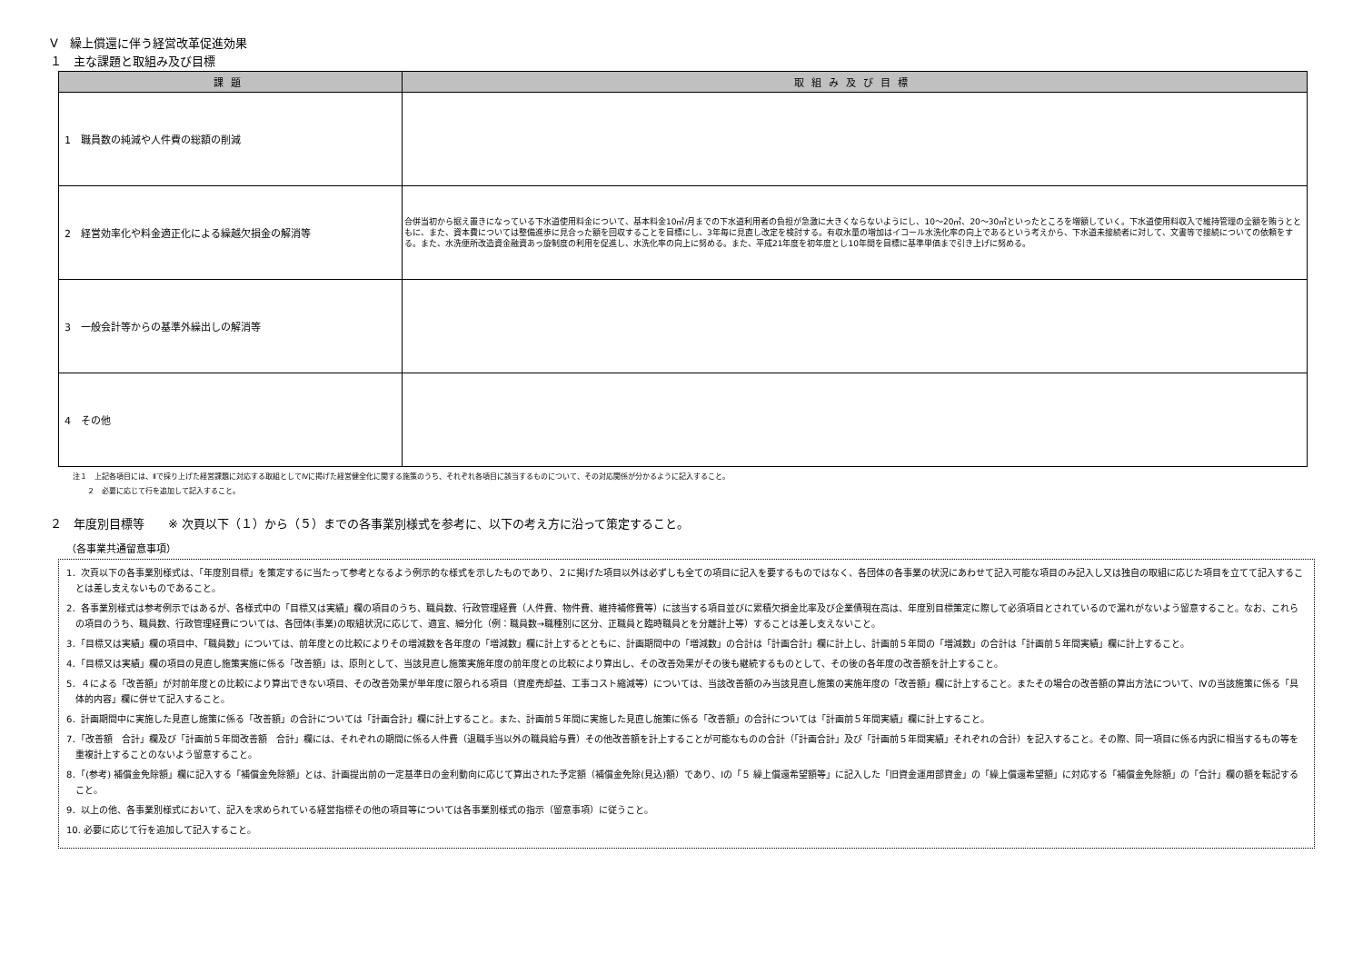Ⅴ　繰上償還に伴う経営改革促進効果
１　主な課題と取組み及び目標
| 課題 | 取組み及び目標 |
| --- | --- |
| 1 職員数の純減や人件費の総額の削減 | |
| 2 経営効率化や料金適正化による繰越欠損金の解消等 | 合併当初から据え置きになっている下水道使用料金について、基本料金10㎥/月までの下水道利用者の負担が急激に大きくならないようにし、10～20㎥、20～30㎥といったところを増額していく。下水道使用料収入で維持管理の全額を賄うとともに、また、資本費については整備進歩に見合った額を回収することを目標にし、3年毎に見直し改定を検討する。有収水量の増加はイコール水洗化率の向上であるという考えから、下水道未接続者に対して、文書等で接続についての依頼をする。また、水洗便所改造資金融資あっ旋制度の利用を促進し、水洗化率の向上に努める。また、平成21年度を初年度とし10年間を目標に基準単価まで引き上げに努める。 |
| 3 一般会計等からの基準外繰出しの解消等 | |
| 4 その他 | |
注１　上記各項目には、Ⅱで採り上げた経営課題に対応する取組としてⅣに掲げた経営健全化に関する施策のうち、それぞれ各項目に該当するものについて、その対応関係が分かるように記入すること。
　　２　必要に応じて行を追加して記入すること。
２　年度別目標等　　※ 次頁以下（１）から（５）までの各事業別様式を参考に、以下の考え方に沿って策定すること。
（各事業共通留意事項）
1．次頁以下の各事業別様式は、「年度別目標」を策定するに当たって参考となるよう例示的な様式を示したものであり、２に掲げた項目以外は必ずしも全ての項目に記入を要するものではなく、各団体の各事業の状況にあわせて記入可能な項目のみ記入し又は独自の取組に応じた項目を立てて記入することは差し支えないものであること。
2．各事業別様式は参考例示ではあるが、各様式中の「目標又は実績」欄の項目のうち、職員数、行政管理経費（人件費、物件費、維持補修費等）に該当する項目並びに累積欠損金比率及び企業債現在高は、年度別目標策定に際して必須項目とされているので漏れがないよう留意すること。なお、これらの項目のうち、職員数、行政管理経費については、各団体(事業)の取組状況に応じて、適宜、細分化（例：職員数→職種別に区分、正職員と臨時職員とを分離計上等）することは差し支えないこと。
3．「目標又は実績」欄の項目中、「職員数」については、前年度との比較によりその増減数を各年度の「増減数」欄に計上するとともに、計画期間中の「増減数」の合計は「計画合計」欄に計上し、計画前５年間の「増減数」の合計は「計画前５年間実績」欄に計上すること。
4．「目標又は実績」欄の項目の見直し施策実施に係る「改善額」は、原則として、当該見直し施策実施年度の前年度との比較により算出し、その改善効果がその後も継続するものとして、その後の各年度の改善額を計上すること。
5．４による「改善額」が対前年度との比較により算出できない項目、その改善効果が単年度に限られる項目（資産売却益、工事コスト縮減等）については、当該改善額のみ当該見直し施策の実施年度の「改善額」欄に計上すること。またその場合の改善額の算出方法について、Ⅳの当該施策に係る「具体的内容」欄に併せて記入すること。
6．計画期間中に実施した見直し施策に係る「改善額」の合計については「計画合計」欄に計上すること。また、計画前５年間に実施した見直し施策に係る「改善額」の合計については「計画前５年間実績」欄に計上すること。
7．「改善額　合計」欄及び「計画前５年間改善額　合計」欄には、それぞれの期間に係る人件費（退職手当以外の職員給与費）その他改善額を計上することが可能なものの合計（「計画合計」及び「計画前５年間実績」それぞれの合計）を記入すること。その際、同一項目に係る内訳に相当するもの等を重複計上することのないよう留意すること。
8．「(参考) 補償金免除額」欄に記入する「補償金免除額」とは、計画提出前の一定基準日の金利動向に応じて算出された予定額（補償金免除(見込)額）であり、Ⅰの「５ 繰上償還希望額等」に記入した「旧資金運用部資金」の「繰上償還希望額」に対応する「補償金免除額」の「合計」欄の額を転記すること。
9．以上の他、各事業別様式において、記入を求められている経営指標その他の項目等については各事業別様式の指示（留意事項）に従うこと。
10. 必要に応じて行を追加して記入すること。